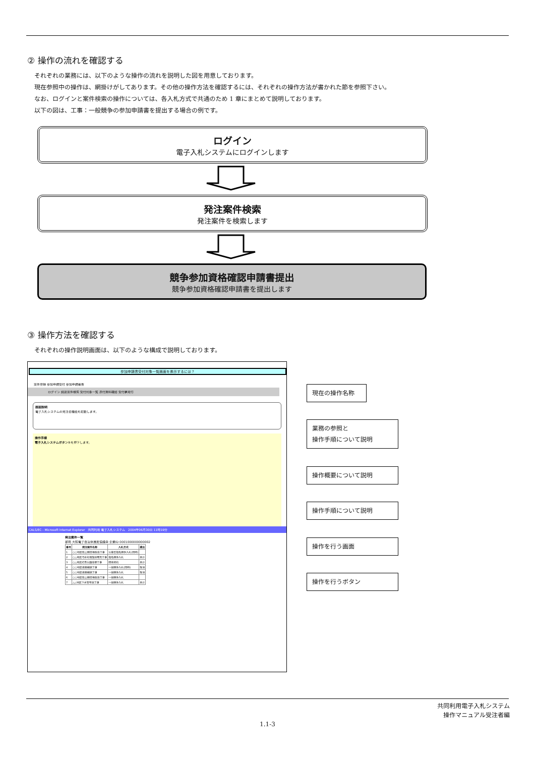② 操作の流れを確認する
それぞれの業務には、以下のような操作の流れを説明した図を用意しております。
現在参照中の操作は、網掛けがしてあります。その他の操作方法を確認するには、それぞれの操作方法が書かれた節を参照下さい。
なお、ログインと案件検索の操作については、各入札方式で共通のため 1 章にまとめて説明しております。
以下の図は、工事：一般競争の参加申請書を提出する場合の例です。
ログイン
電子入札システムにログインします
発注案件検索
発注案件を検索します
競争参加資格確認申請書提出
競争参加資格確認申請書を提出します
③ 操作方法を確認する
それぞれの操作説明画面は、以下のような構成で説明しております。
参加申請書受付対象一覧画面を表示するには？
案件登録 参加申請受付 参加申請審査
ログイン 調達案件検索 受付対象一覧 添付資料確認 受付票発行
画面説明
電子入札システムの発注者機能を起動します。
操作手順
電子入札システムボタン①を押下します。
CALS/EC - Microsoft Internet Explorer　共同利用 電子入札システム　2004年06月30日 11時19分
発注案件一覧
部局 大阪電子自治体推進協議会 企業ID 0001000000000002
| 番号 | 発注案件名称 | 入札方式 | 提出 |
| --- | --- | --- | --- |
| 1 | ○○地区陸上競技場改造工事 | 公募型指名競争入札(同時) | |
| 2 | ○△地区汚水処理施設電気工事 | 指名競争入札 | 表示 |
| 3 | ○△地区記念公園改修工事 | 随意契約 | 表示 |
| 4 | ○○地区道路舗装工事 | 一般競争入札(同時) | 取消 |
| 5 | ○○地区道路舗装工事 | 一般競争入札 | 取消 |
| 6 | ○○地区陸上競技場改造工事 | 一般競争入札 | |
| 7 | △△地区下水管布設工事 | 一般競争入札 | 表示 |
現在の操作名称
業務の参照と
操作手順について説明
操作概要について説明
操作手順について説明
操作を行う画面
操作を行うボタン
共同利用電子入札システム
操作マニュアル受注者編
1.1-3